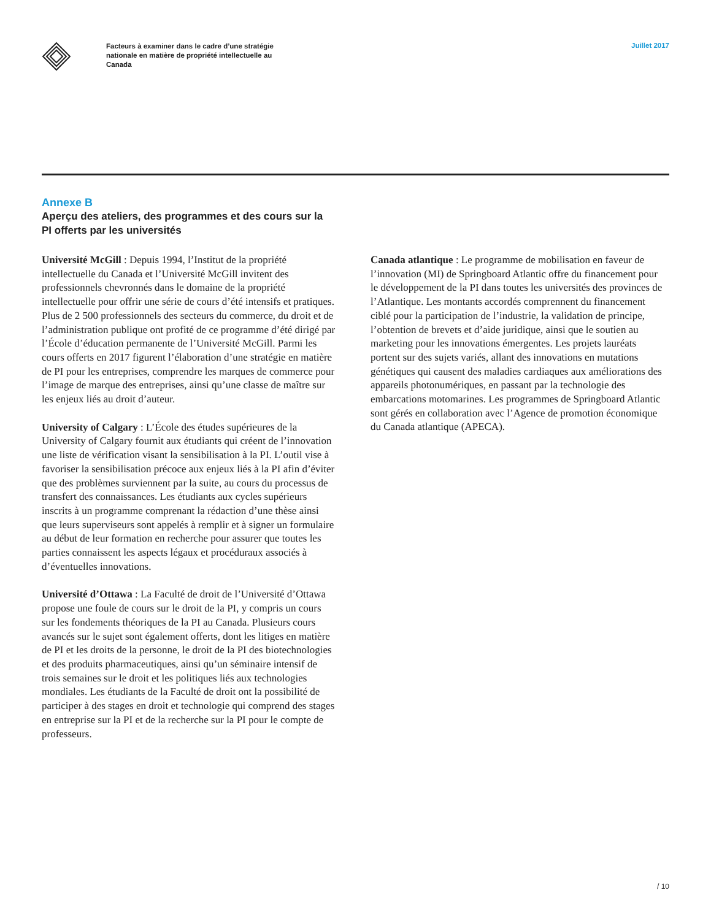Facteurs à examiner dans le cadre d’une stratégie nationale en matière de propriété intellectuelle au Canada
Juillet 2017
Annexe B
Aperçu des ateliers, des programmes et des cours sur la PI offerts par les universités
Université McGill : Depuis 1994, l’Institut de la propriété intellectuelle du Canada et l’Université McGill invitent des professionnels chevronnés dans le domaine de la propriété intellectuelle pour offrir une série de cours d’été intensifs et pratiques. Plus de 2 500 professionnels des secteurs du commerce, du droit et de l’administration publique ont profité de ce programme d’été dirigé par l’École d’éducation permanente de l’Université McGill. Parmi les cours offerts en 2017 figurent l’élaboration d’une stratégie en matière de PI pour les entreprises, comprendre les marques de commerce pour l’image de marque des entreprises, ainsi qu’une classe de maître sur les enjeux liés au droit d’auteur.
University of Calgary : L’École des études supérieures de la University of Calgary fournit aux étudiants qui créent de l’innovation une liste de vérification visant la sensibilisation à la PI. L’outil vise à favoriser la sensibilisation précoce aux enjeux liés à la PI afin d’éviter que des problèmes surviennent par la suite, au cours du processus de transfert des connaissances. Les étudiants aux cycles supérieurs inscrits à un programme comprenant la rédaction d’une thèse ainsi que leurs superviseurs sont appelés à remplir et à signer un formulaire au début de leur formation en recherche pour assurer que toutes les parties connaissent les aspects légaux et procéduraux associés à d’éventuelles innovations.
Université d’Ottawa : La Faculté de droit de l’Université d’Ottawa propose une foule de cours sur le droit de la PI, y compris un cours sur les fondements théoriques de la PI au Canada. Plusieurs cours avancés sur le sujet sont également offerts, dont les litiges en matière de PI et les droits de la personne, le droit de la PI des biotechnologies et des produits pharmaceutiques, ainsi qu’un séminaire intensif de trois semaines sur le droit et les politiques liés aux technologies mondiales. Les étudiants de la Faculté de droit ont la possibilité de participer à des stages en droit et technologie qui comprend des stages en entreprise sur la PI et de la recherche sur la PI pour le compte de professeurs.
Canada atlantique : Le programme de mobilisation en faveur de l’innovation (MI) de Springboard Atlantic offre du financement pour le développement de la PI dans toutes les universités des provinces de l’Atlantique. Les montants accordés comprennent du financement ciblé pour la participation de l’industrie, la validation de principe, l’obtention de brevets et d’aide juridique, ainsi que le soutien au marketing pour les innovations émergentes. Les projets lauréats portent sur des sujets variés, allant des innovations en mutations génétiques qui causent des maladies cardiaques aux améliorations des appareils photonumériques, en passant par la technologie des embarcations motomarines. Les programmes de Springboard Atlantic sont gérés en collaboration avec l’Agence de promotion économique du Canada atlantique (APECA).
/ 10